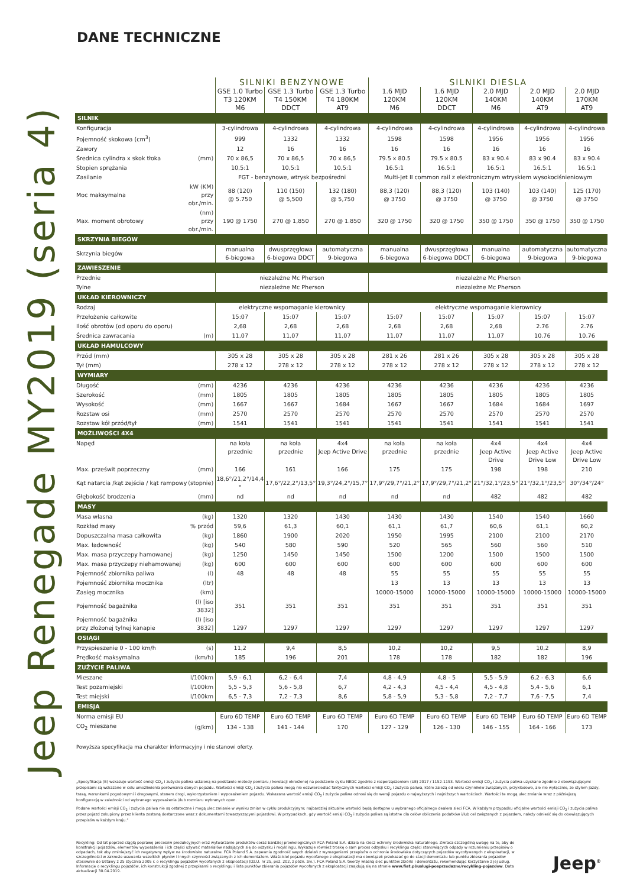Jeep Renegade MY2019 (seria 4)
DANE TECHNICZNE
| | | SILNIKI BENZYNOWE | | | SILNIKI DIESLA | | | | |
| | | GSE 1.0 Turbo T3 120KM M6 | GSE 1.3 Turbo T4 150KM DDCT | GSE 1.3 Turbo T4 180KM AT9 | 1.6 MJD 120KM M6 | 1.6 MJD 120KM DDCT | 2.0 MJD 140KM M6 | 2.0 MJD 140KM AT9 | 2.0 MJD 170KM AT9 |
| SILNIK | | | | | | | | | |
| Konfiguracja | | 3-cylindrowa | 4-cylindrowa | 4-cylindrowa | 4-cylindrowa | 4-cylindrowa | 4-cylindrowa | 4-cylindrowa | 4-cylindrowa |
| Pojemność skokowa (cm<sup>3</sup>) | | 999 | 1332 | 1332 | 1598 | 1598 | 1956 | 1956 | 1956 |
| Zawory | | 12 | 16 | 16 | 16 | 16 | 16 | 16 | 16 |
| Średnica cylindra x skok tłoka | (mm) | 70 x 86,5 | 70 x 86,5 | 70 x 86,5 | 79.5 x 80.5 | 79.5 x 80.5 | 83 x 90.4 | 83 x 90.4 | 83 x 90.4 |
| Stopien sprężania | | 10,5:1 | 10,5:1 | 10,5:1 | 16.5:1 | 16.5:1 | 16.5:1 | 16.5:1 | 16.5:1 |
| Zasilanie | | FGT - benzynowe, wtrysk bezpośredni | | | Multi-Jet II common rail z elektronicznym wtryskiem wysokociśnieniowym | | | | |
| Moc maksymalna | kW (KM) przy obr./min. | 88 (120) @ 5.750 | 110 (150) @ 5,500 | 132 (180) @ 5,750 | 88,3 (120) @ 3750 | 88,3 (120) @ 3750 | 103 (140) @ 3750 | 103 (140) @ 3750 | 125 (170) @ 3750 |
| Max. moment obrotowy | (nm) przy obr./min. | 190 @ 1750 | 270 @ 1,850 | 270 @ 1.850 | 320 @ 1750 | 320 @ 1750 | 350 @ 1750 | 350 @ 1750 | 350 @ 1750 |
| SKRZYNIA BIEGÓW | | | | | | | | | |
| Skrzynia biegów | | manualna 6-biegowa | dwusprzęgłowa 6-biegowa DDCT | automatyczna 9-biegowa | manualna 6-biegowa | dwusprzęgłowa 6-biegowa DDCT | manualna 6-biegowa | automatyczna 9-biegowa | automatyczna 9-biegowa |
| ZAWIESZENIE | | | | | | | | | |
| Przednie | | niezależne Mc Pherson | | | niezależne Mc Pherson | | | | |
| Tylne | | niezależne Mc Pherson | | | niezależne Mc Pherson | | | | |
| UKŁAD KIEROWNICZY | | | | | | | | | |
| Rodzaj | | elektryczne wspomaganie kierownicy | | | elektryczne wspomaganie kierownicy | | | | |
| Przełożenie całkowite | | 15:07 | 15:07 | 15:07 | 15:07 | 15:07 | 15:07 | 15:07 | 15:07 |
| Ilość obrotów (od oporu do oporu) | | 2,68 | 2,68 | 2,68 | 2,68 | 2,68 | 2,68 | 2.76 | 2.76 |
| Średnica zawracania | (m) | 11,07 | 11,07 | 11,07 | 11,07 | 11,07 | 11,07 | 10.76 | 10.76 |
| UKŁAD HAMULCOWY | | | | | | | | | |
| Przód (mm) | | 305 x 28 | 305 x 28 | 305 x 28 | 281 x 26 | 281 x 26 | 305 x 28 | 305 x 28 | 305 x 28 |
| Tył (mm) | | 278 x 12 | 278 x 12 | 278 x 12 | 278 x 12 | 278 x 12 | 278 x 12 | 278 x 12 | 278 x 12 |
| WYMIARY | | | | | | | | | |
| Długość | (mm) | 4236 | 4236 | 4236 | 4236 | 4236 | 4236 | 4236 | 4236 |
| Szerokość | (mm) | 1805 | 1805 | 1805 | 1805 | 1805 | 1805 | 1805 | 1805 |
| Wysokość | (mm) | 1667 | 1667 | 1684 | 1667 | 1667 | 1684 | 1684 | 1697 |
| Rozstaw osi | (mm) | 2570 | 2570 | 2570 | 2570 | 2570 | 2570 | 2570 | 2570 |
| Rozstaw kół przód/tył | (mm) | 1541 | 1541 | 1541 | 1541 | 1541 | 1541 | 1541 | 1541 |
| MOŻLIWOŚCI 4X4 | | | | | | | | | |
| Napęd | | na koła przednie | na koła przednie | 4x4 Jeep Active Drive | na koła przednie | na koła przednie | 4x4 Jeep Active Drive | 4x4 Jeep Active Drive Low | 4x4 Jeep Active Drive Low |
| Max. prześwit poprzeczny | (mm) | 166 | 161 | 166 | 175 | 175 | 198 | 198 | 210 |
| Kąt natarcia /kąt zejścia / kąt rampowy | (stopnie) | 18,6°/21,2°/14,4 ° | 17,6°/22,2°/13,5° | 19,3°/24,2°/15,7° | 17,9°/29,7°/21,2° | 17,9°/29,7°/21,2° | 21°/32,1°/23,5° | 21°/32,1°/23,5° | 30°/34°/24° |
| Głębokość brodzenia | (mm) | nd | nd | nd | nd | nd | 482 | 482 | 482 |
| MASY | | | | | | | | | |
| Masa własna | (kg) | 1320 | 1320 | 1430 | 1430 | 1430 | 1540 | 1540 | 1660 |
| Rozkład masy | % przód | 59,6 | 61,3 | 60,1 | 61,1 | 61,7 | 60,6 | 61,1 | 60,2 |
| Dopuszczalna masa całkowita | (kg) | 1860 | 1900 | 2020 | 1950 | 1995 | 2100 | 2100 | 2170 |
| Max. ładowność | (kg) | 540 | 580 | 590 | 520 | 565 | 560 | 560 | 510 |
| Max. masa przyczepy hamowanej | (kg) | 1250 | 1450 | 1450 | 1500 | 1200 | 1500 | 1500 | 1500 |
| Max. masa przyczepy niehamowanej | (kg) | 600 | 600 | 600 | 600 | 600 | 600 | 600 | 600 |
| Pojemność zbiornika paliwa | (l) | 48 | 48 | 48 | 55 | 55 | 55 | 55 | 55 |
| Pojemność zbiornika mocznika | (ltr) | | | | 13 | 13 | 13 | 13 | 13 |
| Zasięg mocznika | (km) | | | | 10000-15000 | 10000-15000 | 10000-15000 | 10000-15000 | 10000-15000 |
| Pojemność bagażnika | (l) [iso 3832] | 351 | 351 | 351 | 351 | 351 | 351 | 351 | 351 |
| Pojemność bagażnika przy złożonej tylnej kanapie | (l) [iso 3832] | 1297 | 1297 | 1297 | 1297 | 1297 | 1297 | 1297 | 1297 |
| OSIĄGI | | | | | | | | | |
| Przyspieszenie 0 - 100 km/h | (s) | 11,2 | 9,4 | 8,5 | 10,2 | 10,2 | 9,5 | 10,2 | 8,9 |
| Prędkość maksymalna | (km/h) | 185 | 196 | 201 | 178 | 178 | 182 | 182 | 196 |
| ZUŻYCIE PALIWA | | | | | | | | | |
| Mieszane | l/100km | 5,9 - 6,1 | 6,2 - 6,4 | 7,4 | 4,8 - 4,9 | 4,8 - 5 | 5,5 - 5,9 | 6,2 - 6,3 | 6,6 |
| Test pozamiejski | l/100km | 5,5 - 5,3 | 5,6 - 5,8 | 6,7 | 4,2 - 4,3 | 4,5 - 4,4 | 4,5 - 4,8 | 5,4 - 5,6 | 6,1 |
| Test miejski | l/100km | 6,5 - 7,3 | 7,2 - 7,3 | 8,6 | 5,8 - 5,9 | 5,3 - 5,8 | 7,2 - 7,7 | 7,6 - 7,5 | 7,4 |
| EMISJA | | | | | | | | | |
| Norma emisji EU | | Euro 6D TEMP | Euro 6D TEMP | Euro 6D TEMP | Euro 6D TEMP | Euro 6D TEMP | Euro 6D TEMP | Euro 6D TEMP | Euro 6D TEMP |
| CO<sub>2</sub> mieszane | (g/km) | 134 - 138 | 141 - 144 | 170 | 127 - 129 | 126 - 130 | 146 - 155 | 164 - 166 | 173 |
Powyższa specyfikacja ma charakter informacyjny i nie stanowi oferty.
„Specyfikacja (B) wskazuje wartość emisji CO<sub>2</sub> i zużycie paliwa ustaloną na podstawie metody pomiaru / korelacji określonej na podstawie cyklu NEDC zgodnie z rozporządzeniem (UE) 2017 / 1152-1153. Wartości emisji CO<sub>2</sub> i zużycia paliwa uzyskane zgodnie z obowiązującymi przepisami są wskazane w celu umożliwienia porównania danych pojazdu. Wartości emisji CO<sub>2</sub> i zużycia paliwa mogą nie odzwierciedlać faktycznych wartości emisji CO<sub>2</sub> i zużycia paliwa, które zależą od wielu czynników związanych, przykładowo, ale nie wyłącznie, ze stylem jazdy, trasą, warunkami pogodowymi i drogowymi, stanem drogi, wykorzystaniem i wyposażeniem pojazdu. Wskazana wartość emisji CO<sub>2</sub> i zużycie paliwa odnosi się do wersji pojazdu o najwyższych i najniższych wartościach. Wartości te mogą ulec zmianie wraz z późniejszą konfiguracją w zależności od wybranego wyposażenia i/lub rozmiaru wybranych opon.
Podane wartości emisji CO<sub>2</sub> i zużycia paliwa nie są ostateczne i mogą ulec zmianie w wyniku zmian w cyklu produkcyjnym; najbardziej aktualne wartości będą dostępne u wybranego oficjalnego dealera sieci FCA. W każdym przypadku oficjalne wartości emisji CO<sub>2</sub> i zużycia paliwa przez pojazd zakupiony przez klienta zostaną dostarczone wraz z dokumentami towarzyszącymi pojazdowi. W przypadkach, gdy wartość emisji CO<sub>2</sub> i zużycia paliwa są istotne dla celów obliczenia podatków i/lub cel związanych z pojazdem, należy odnieść się do obowiązujących przepisów w każdym kraju.”
Recykling: Od lat poprzez ciągłą poprawę procesów produkcyjnych oraz wytwarzanie produktów coraz bardziej proekologicznych FCA Poland S.A. działa na rzecz ochrony środowiska naturalnego. Zwraca szczególną uwagę na to, aby do konstrukcji pojazdów, elementów wyposażenia i ich części używać materiałów nadających się do odzysku i recyklingu. Wykazuje również troskę o sam proces odzysku i recyklingu części stanowiących odpady w rozumieniu przepisów o odpadach, tak aby zminiejszyć ich negatywny wpływ na środowisko naturalne. FCA Poland S.A. zapewnia zgodność swych działań z wymaganiami przepisów o ochronie środowiska dotyczących pojazdów wycofywanych z eksploatacji, w szczególności w zakresie usuwania wszelkich płynów i innych czynności związanych z ich demontażem. Właściciel pojazdu wycofanego z eksploatacji ma obowiązek przekazać go do stacji demontażu lub punktu zbierania pojazdów stosownie do Ustawy z 25 stycznia 2005 r. o recyklingu pojazdów wycofanych z eksploatacji (Dz.U. nr 25, poz. 202, z późn. zm.). FCA Poland S.A. tworzy własną sieć punktów zbiórki i demontażu, rekomendując korzystanie z jej usług. Informacje o recyklingu pojazdów, ich konstrukcji zgodnej z przepisami o recyklingu i lista punktów zbierania pojazdów wycofanych z eksploatacji znajdują się na stronie www.fiat.pl/uslugi-posprzedazne/recykling-pojazdow. Data aktualizacji 30.04.2019.
Jeep<sup>®</sup>